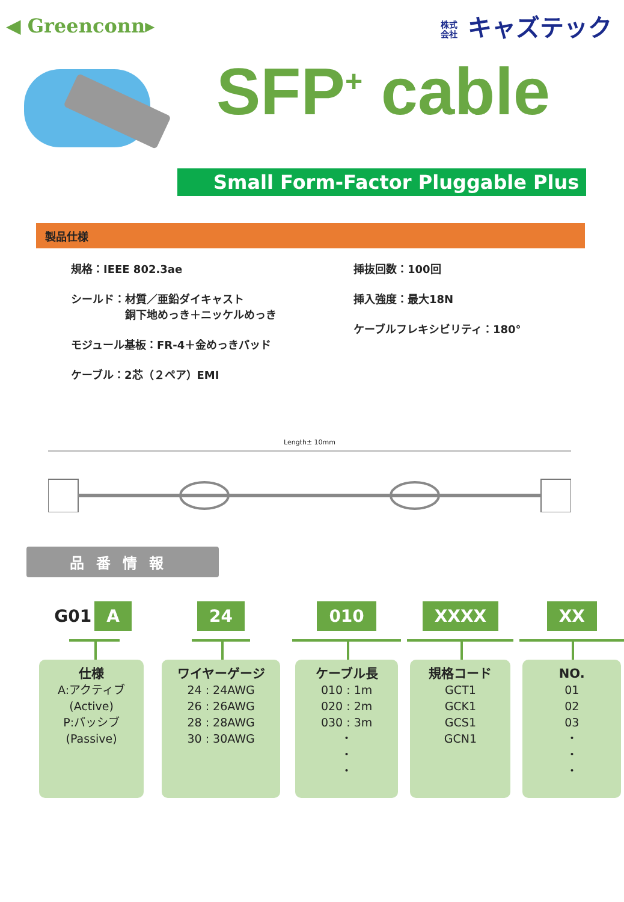◀ Greenconn▸ 株式 会社 キャズテック
SFP<sup>+</sup> cable
Small Form-Factor Pluggable Plus
製品仕様
規格：IEEE 802.3ae
シールド：材質／亜鉛ダイキャスト
　　　　　銅下地めっき＋ニッケルめっき
モジュール基板：FR-4＋金めっきパッド
ケーブル：2芯（２ペア）EMI
挿抜回数：100回
挿入強度：最大18N
ケーブルフレキシビリティ：180°
Length± 10mm
品番情報
G01 A
仕様
A:アクティブ
(Active)
P:パッシブ
(Passive)
24
ワイヤーゲージ
24 : 24AWG
26 : 26AWG
28 : 28AWG
30 : 30AWG
010
ケーブル長
010 : 1m
020 : 2m
030 : 3m
・
・
・
XXXX
規格コード
GCT1
GCK1
GCS1
GCN1
XX
NO.
01
02
03
・
・
・